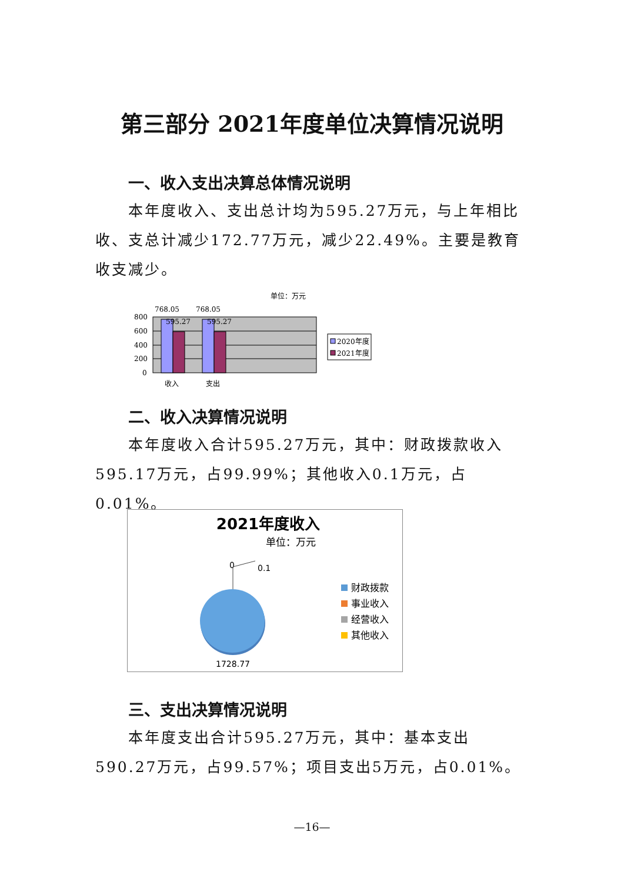第三部分 2021年度单位决算情况说明
一、收入支出决算总体情况说明
本年度收入、支出总计均为595.27万元，与上年相比收、支总计减少172.77万元，减少22.49%。主要是教育收支减少。
单位：万元
768.05
768.05
595.27
595.27
800
600
400
200
0
收入
支出
2020年度
2021年度
二、收入决算情况说明
本年度收入合计595.27万元，其中：财政拨款收入595.17万元，占99.99%；其他收入0.1万元，占0.01%。
2021年度收入
单位：万元
0
0.1
1728.77
财政拨款
事业收入
经营收入
其他收入
三、支出决算情况说明
本年度支出合计595.27万元，其中：基本支出590.27万元，占99.57%；项目支出5万元，占0.01%。
—16—